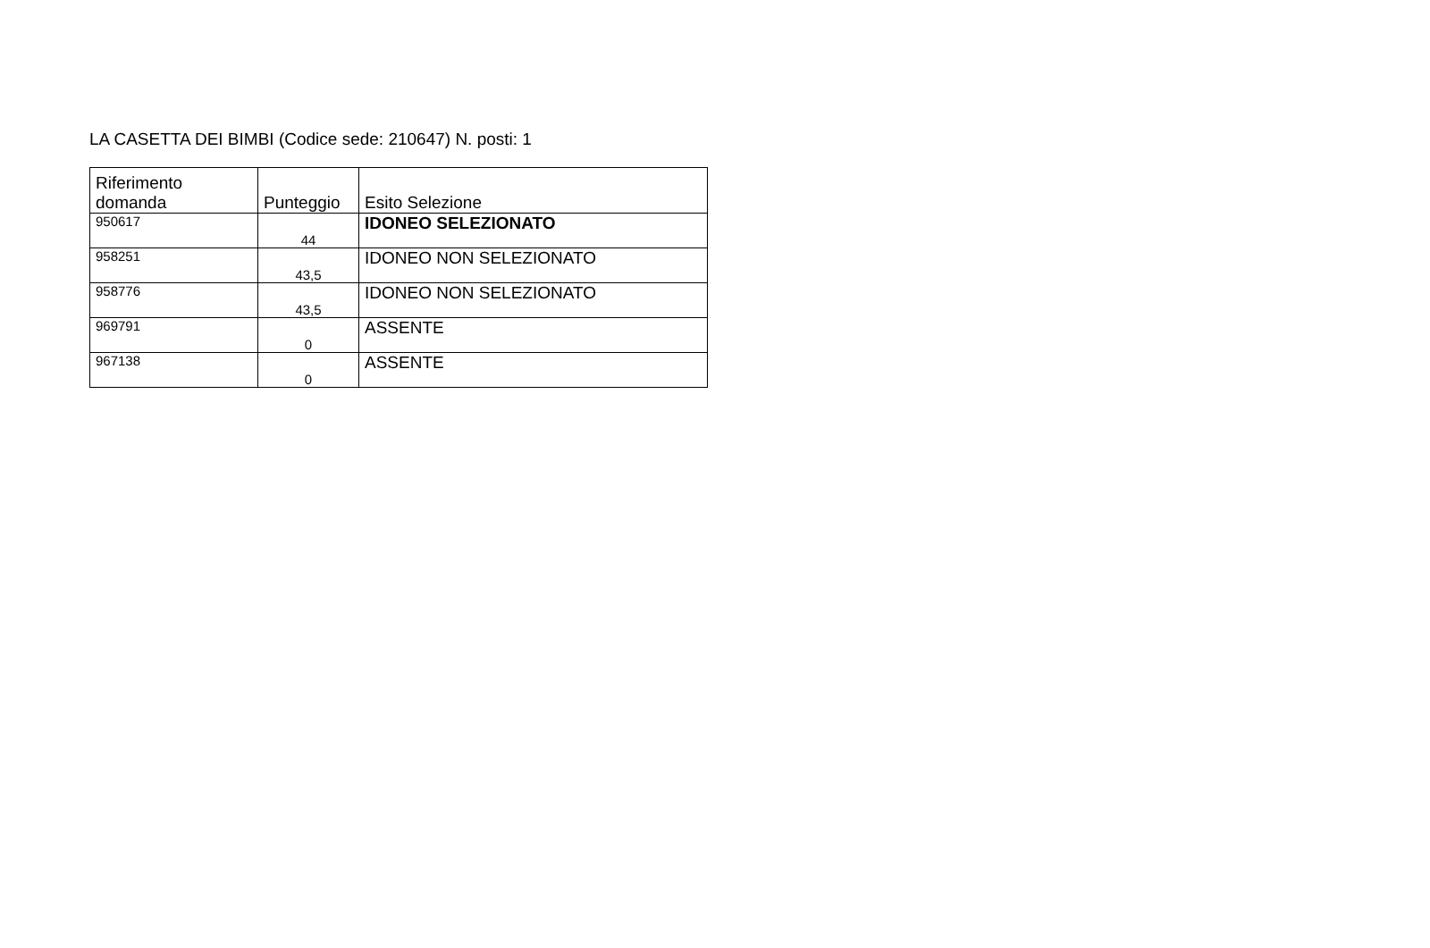LA CASETTA DEI BIMBI (Codice sede: 210647) N. posti: 1
| Riferimento domanda | Punteggio | Esito Selezione |
| --- | --- | --- |
| 950617 | 44 | IDONEO SELEZIONATO |
| 958251 | 43,5 | IDONEO NON SELEZIONATO |
| 958776 | 43,5 | IDONEO NON SELEZIONATO |
| 969791 | 0 | ASSENTE |
| 967138 | 0 | ASSENTE |